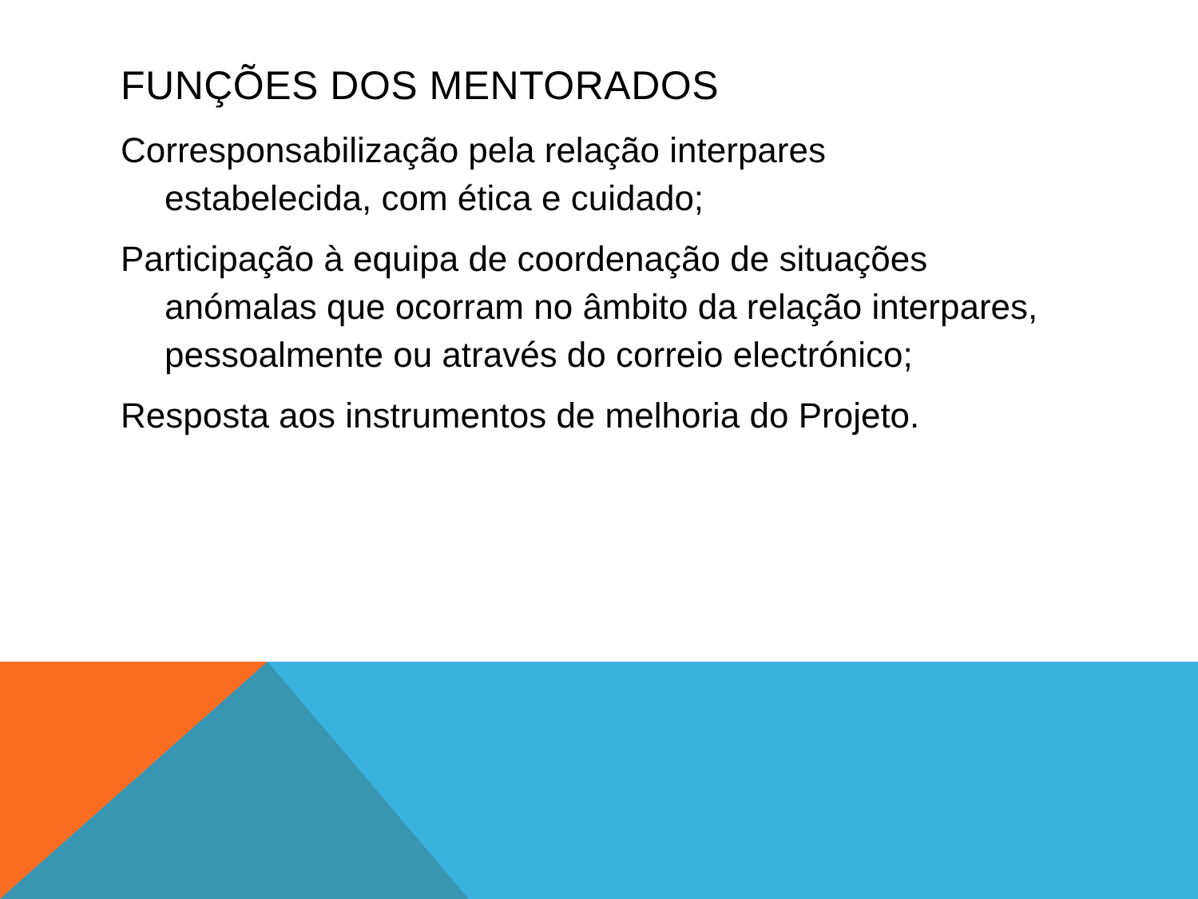FUNÇÕES DOS MENTORADOS
Corresponsabilização pela relação interpares estabelecida, com ética e cuidado;
Participação à equipa de coordenação de situações anómalas que ocorram no âmbito da relação interpares, pessoalmente ou através do correio electrónico;
Resposta aos instrumentos de melhoria do Projeto.